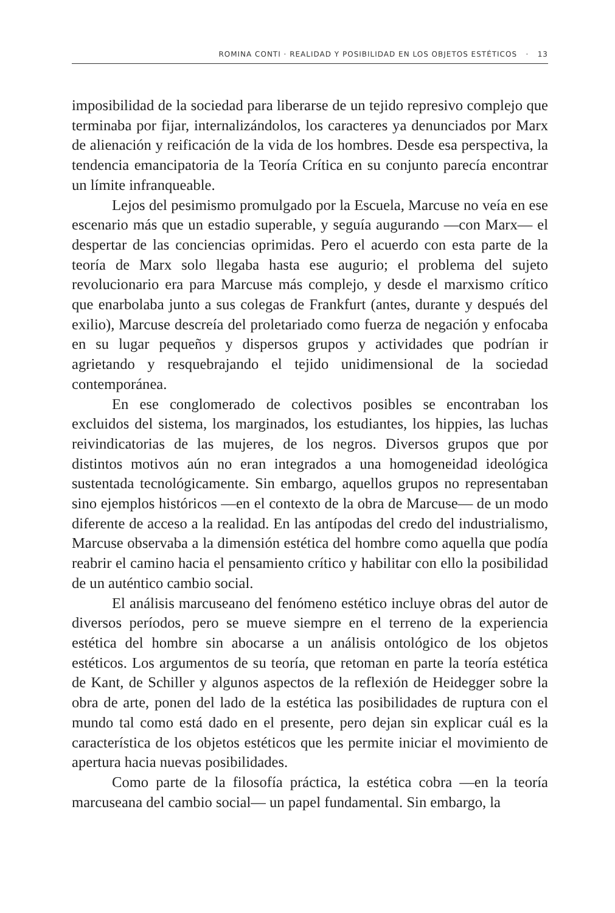ROMINA CONTI · REALIDAD Y POSIBILIDAD EN LOS OBJETOS ESTÉTICOS · 13
imposibilidad de la sociedad para liberarse de un tejido represivo complejo que terminaba por fijar, internalizándolos, los caracteres ya denunciados por Marx de alienación y reificación de la vida de los hombres. Desde esa perspectiva, la tendencia emancipatoria de la Teoría Crítica en su conjunto parecía encontrar un límite infranqueable.
Lejos del pesimismo promulgado por la Escuela, Marcuse no veía en ese escenario más que un estadio superable, y seguía augurando —con Marx— el despertar de las conciencias oprimidas. Pero el acuerdo con esta parte de la teoría de Marx solo llegaba hasta ese augurio; el problema del sujeto revolucionario era para Marcuse más complejo, y desde el marxismo crítico que enarbolaba junto a sus colegas de Frankfurt (antes, durante y después del exilio), Marcuse descreía del proletariado como fuerza de negación y enfocaba en su lugar pequeños y dispersos grupos y actividades que podrían ir agrietando y resquebrajando el tejido unidimensional de la sociedad contemporánea.
En ese conglomerado de colectivos posibles se encontraban los excluidos del sistema, los marginados, los estudiantes, los hippies, las luchas reivindicatorias de las mujeres, de los negros. Diversos grupos que por distintos motivos aún no eran integrados a una homogeneidad ideológica sustentada tecnológicamente. Sin embargo, aquellos grupos no representaban sino ejemplos históricos —en el contexto de la obra de Marcuse— de un modo diferente de acceso a la realidad. En las antípodas del credo del industrialismo, Marcuse observaba a la dimensión estética del hombre como aquella que podía reabrir el camino hacia el pensamiento crítico y habilitar con ello la posibilidad de un auténtico cambio social.
El análisis marcuseano del fenómeno estético incluye obras del autor de diversos períodos, pero se mueve siempre en el terreno de la experiencia estética del hombre sin abocarse a un análisis ontológico de los objetos estéticos. Los argumentos de su teoría, que retoman en parte la teoría estética de Kant, de Schiller y algunos aspectos de la reflexión de Heidegger sobre la obra de arte, ponen del lado de la estética las posibilidades de ruptura con el mundo tal como está dado en el presente, pero dejan sin explicar cuál es la característica de los objetos estéticos que les permite iniciar el movimiento de apertura hacia nuevas posibilidades.
Como parte de la filosofía práctica, la estética cobra —en la teoría marcuseana del cambio social— un papel fundamental. Sin embargo, la